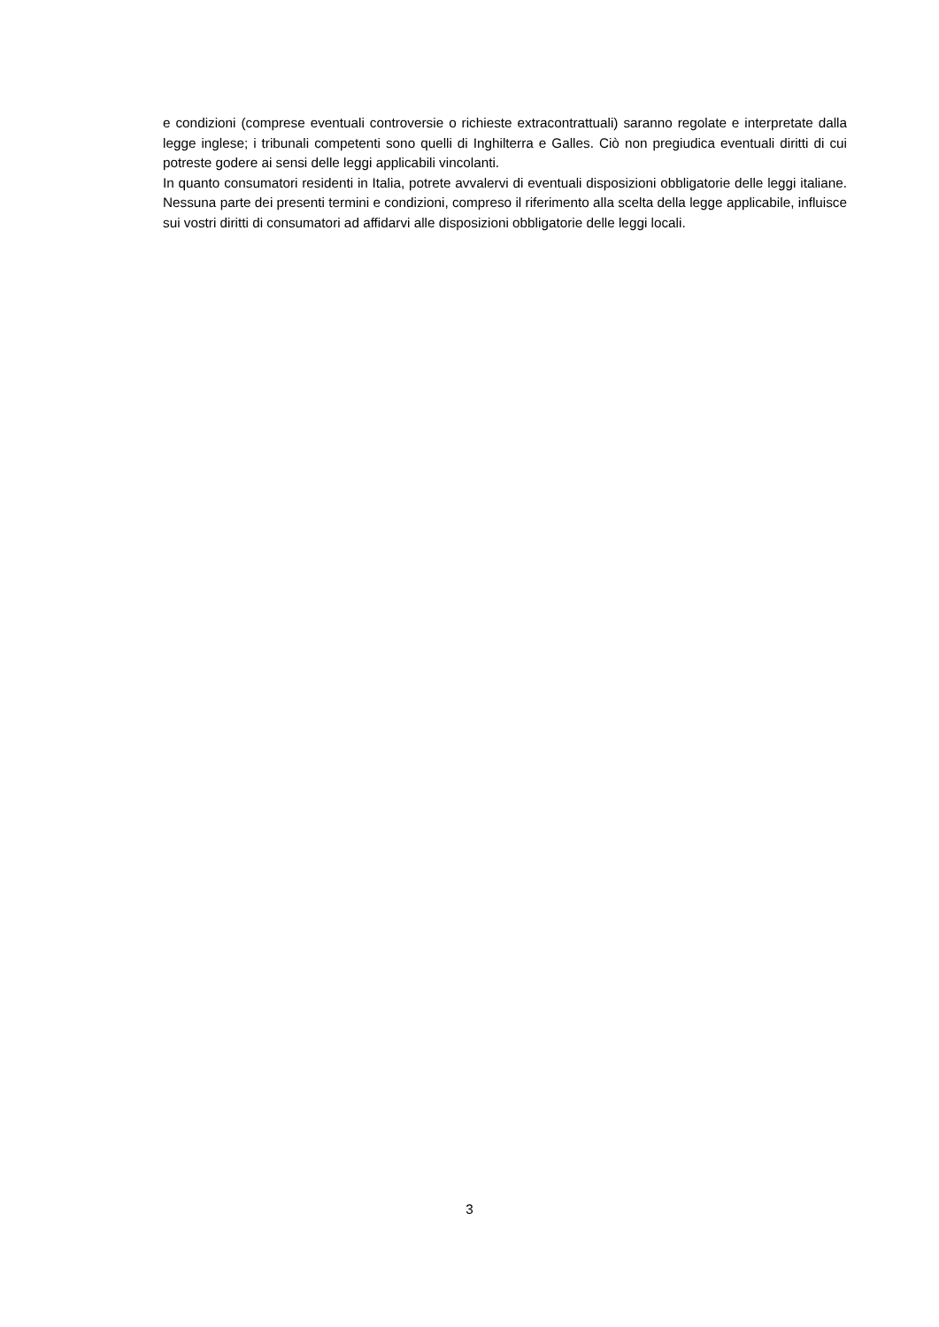e condizioni (comprese eventuali controversie o richieste extracontrattuali) saranno regolate e interpretate dalla legge inglese; i tribunali competenti sono quelli di Inghilterra e Galles. Ciò non pregiudica eventuali diritti di cui potreste godere ai sensi delle leggi applicabili vincolanti.
In quanto consumatori residenti in Italia, potrete avvalervi di eventuali disposizioni obbligatorie delle leggi italiane. Nessuna parte dei presenti termini e condizioni, compreso il riferimento alla scelta della legge applicabile, influisce sui vostri diritti di consumatori ad affidarvi alle disposizioni obbligatorie delle leggi locali.
3